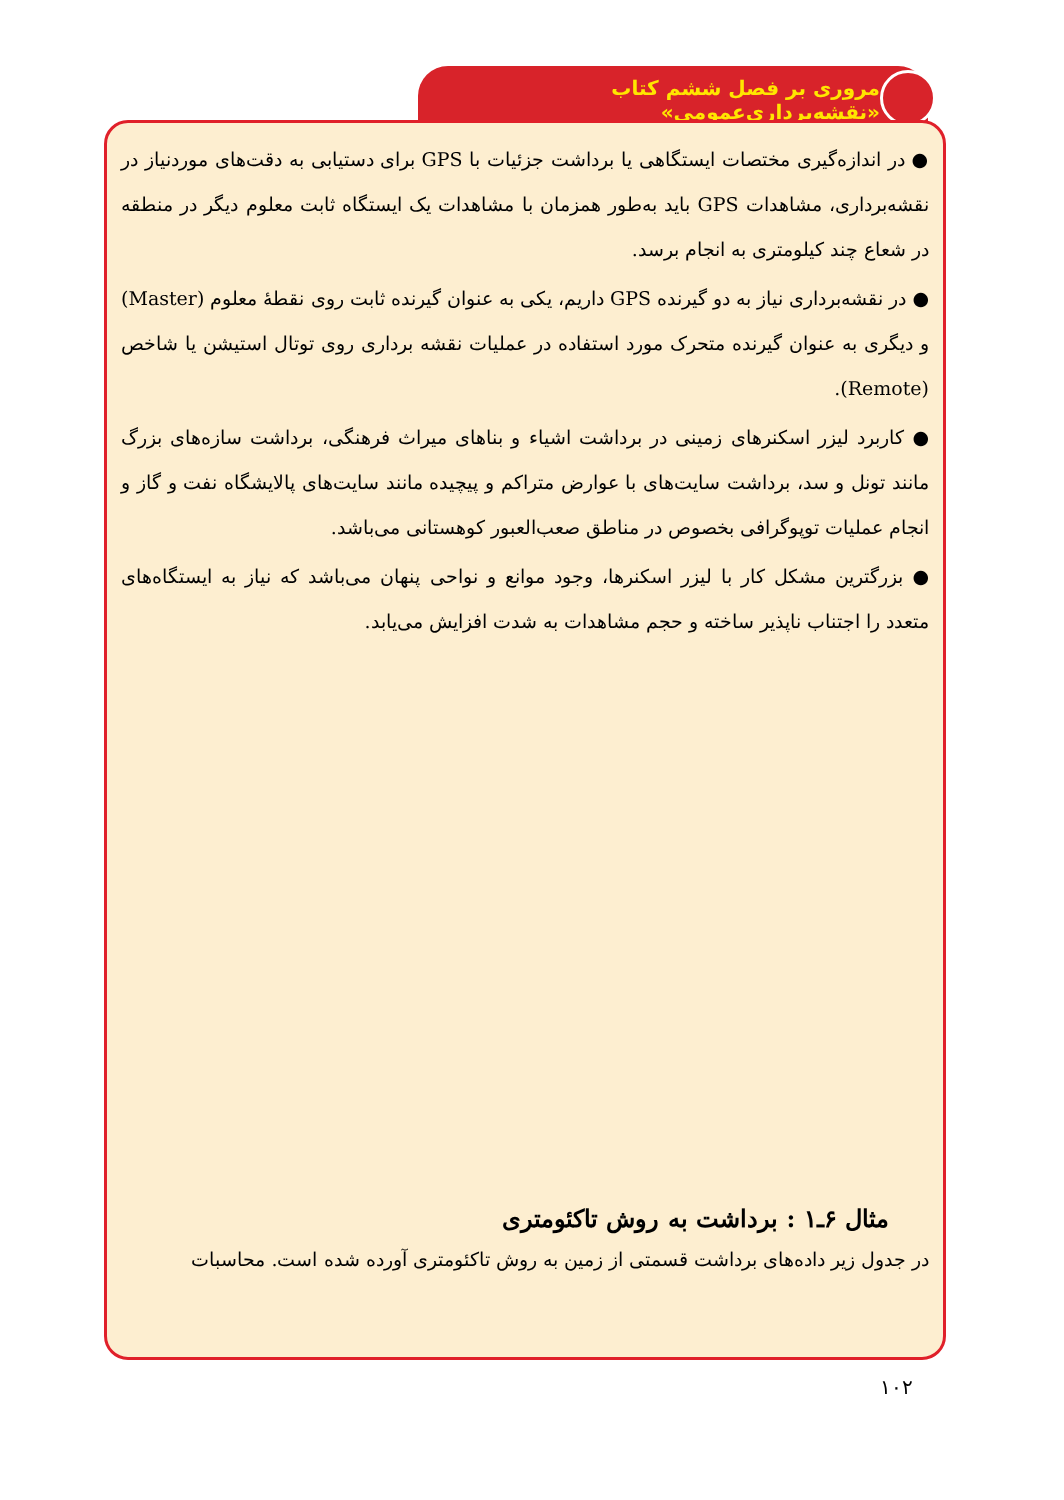مروری بر فصل ششم کتاب «نقشه‌برداری‌عمومی»
● در اندازه‌گیری مختصات ایستگاهی یا برداشت جزئیات با GPS برای دستیابی به دقت‌های موردنیاز در نقشه‌برداری، مشاهدات GPS باید به‌طور همزمان با مشاهدات یک ایستگاه ثابت معلوم دیگر در منطقه در شعاع چند کیلومتری به انجام برسد.
● در نقشه‌برداری نیاز به دو گیرنده GPS داریم، یکی به عنوان گیرنده ثابت روی نقطهٔ معلوم (Master) و دیگری به عنوان گیرنده متحرک مورد استفاده در عملیات نقشه برداری روی توتال استیشن یا شاخص (Remote).
● کاربرد لیزر اسکنرهای زمینی در برداشت اشیاء و بناهای میراث فرهنگی، برداشت سازه‌های بزرگ مانند تونل و سد، برداشت سایت‌های با عوارض متراکم و پیچیده مانند سایت‌های پالایشگاه نفت و گاز و انجام عملیات توپوگرافی بخصوص در مناطق صعب‌العبور کوهستانی می‌باشد.
● بزرگترین مشکل کار با لیزر اسکنرها، وجود موانع و نواحی پنهان می‌باشد که نیاز به ایستگاه‌های متعدد را اجتناب ناپذیر ساخته و حجم مشاهدات به شدت افزایش می‌یابد.
مثال ۶ـ۱ : برداشت به روش تاکئومتری
در جدول زیر داده‌های برداشت قسمتی از زمین به روش تاکئومتری آورده شده است. محاسبات
۱۰۲